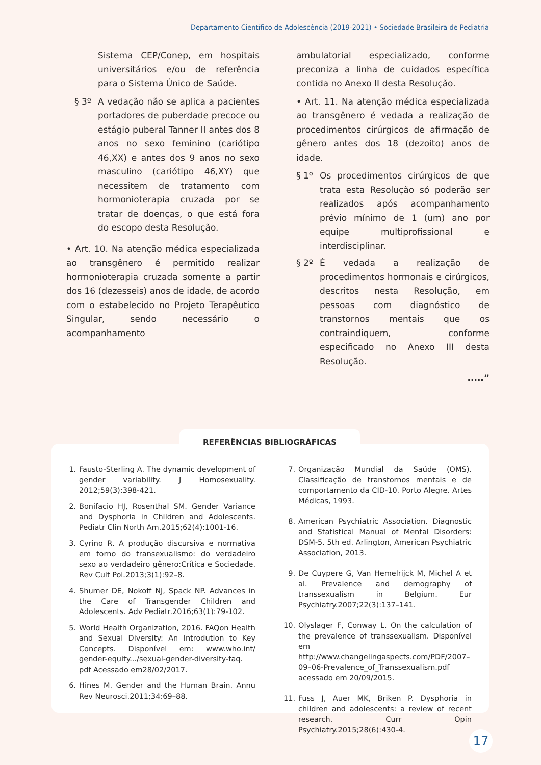Departamento Científico de Adolescência (2019-2021) • Sociedade Brasileira de Pediatria
Sistema CEP/Conep, em hospitais universitários e/ou de referência para o Sistema Único de Saúde.
§ 3º A vedação não se aplica a pacientes portadores de puberdade precoce ou estágio puberal Tanner II antes dos 8 anos no sexo feminino (cariótipo 46,XX) e antes dos 9 anos no sexo masculino (cariótipo 46,XY) que necessitem de tratamento com hormonioterapia cruzada por se tratar de doenças, o que está fora do escopo desta Resolução.
• Art. 10. Na atenção médica especializada ao transgênero é permitido realizar hormonioterapia cruzada somente a partir dos 16 (dezesseis) anos de idade, de acordo com o estabelecido no Projeto Terapêutico Singular, sendo necessário o acompanhamento
ambulatorial especializado, conforme preconiza a linha de cuidados específica contida no Anexo II desta Resolução.
• Art. 11. Na atenção médica especializada ao transgênero é vedada a realização de procedimentos cirúrgicos de afirmação de gênero antes dos 18 (dezoito) anos de idade.
§ 1º Os procedimentos cirúrgicos de que trata esta Resolução só poderão ser realizados após acompanhamento prévio mínimo de 1 (um) ano por equipe multiprofissional e interdisciplinar.
§ 2º É vedada a realização de procedimentos hormonais e cirúrgicos, descritos nesta Resolução, em pessoas com diagnóstico de transtornos mentais que os contraindiquem, conforme especificado no Anexo III desta Resolução.
.....”
REFERÊNCIAS BIBLIOGRÁFICAS
1. Fausto-Sterling A. The dynamic development of gender variability. J Homosexuality. 2012;59(3):398-421.
2. Bonifacio HJ, Rosenthal SM. Gender Variance and Dysphoria in Children and Adolescents. Pediatr Clin North Am.2015;62(4):1001-16.
3. Cyrino R. A produção discursiva e normativa em torno do transexualismo: do verdadeiro sexo ao verdadeiro gênero:Crítica e Sociedade. Rev Cult Pol.2013;3(1):92–8.
4. Shumer DE, Nokoff NJ, Spack NP. Advances in the Care of Transgender Children and Adolescents. Adv Pediatr.2016;63(1):79-102.
5. World Health Organization, 2016. FAQon Health and Sexual Diversity: An Introdution to Key Concepts. Disponível em: www.who.int/ gender-equity.../sexual-gender-diversity-faq. pdf Acessado em28/02/2017.
6. Hines M. Gender and the Human Brain. Annu Rev Neurosci.2011;34:69–88.
7. Organização Mundial da Saúde (OMS). Classificação de transtornos mentais e de comportamento da CID-10. Porto Alegre. Artes Médicas, 1993.
8. American Psychiatric Association. Diagnostic and Statistical Manual of Mental Disorders: DSM-5. 5th ed. Arlington, American Psychiatric Association, 2013.
9. De Cuypere G, Van Hemelrijck M, Michel A et al. Prevalence and demography of transsexualism in Belgium. Eur Psychiatry.2007;22(3):137–141.
10. Olyslager F, Conway L. On the calculation of the prevalence of transsexualism. Disponível em http://www.changelingaspects.com/PDF/2007–09–06-Prevalence_of_Transsexualism.pdf acessado em 20/09/2015.
11. Fuss J, Auer MK, Briken P. Dysphoria in children and adolescents: a review of recent research. Curr Opin Psychiatry.2015;28(6):430-4.
17